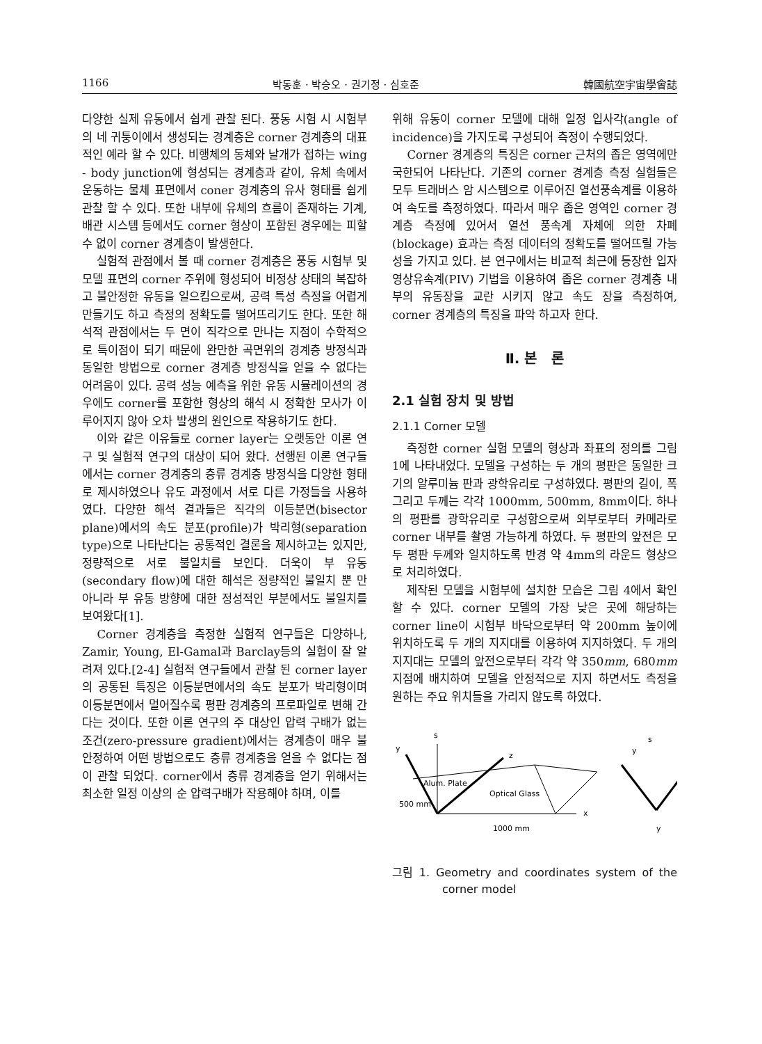1166 박동훈 · 박승오 · 권기정 · 심호준 韓國航空宇宙學會誌
다양한 실제 유동에서 쉽게 관찰 된다. 풍동 시험 시 시험부의 네 귀퉁이에서 생성되는 경계층은 corner 경계층의 대표적인 예라 할 수 있다. 비행체의 동체와 날개가 접하는 wing - body junction에 형성되는 경계층과 같이, 유체 속에서 운동하는 물체 표면에서 coner 경계층의 유사 형태를 쉽게 관찰 할 수 있다. 또한 내부에 유체의 흐름이 존재하는 기계, 배관 시스템 등에서도 corner 형상이 포함된 경우에는 피할 수 없이 corner 경계층이 발생한다.
실험적 관점에서 볼 때 corner 경계층은 풍동 시험부 및 모델 표면의 corner 주위에 형성되어 비정상 상태의 복잡하고 불안정한 유동을 일으킴으로써, 공력 특성 측정을 어렵게 만들기도 하고 측정의 정확도를 떨어뜨리기도 한다. 또한 해석적 관점에서는 두 면이 직각으로 만나는 지점이 수학적으로 특이점이 되기 때문에 완만한 곡면위의 경계층 방정식과 동일한 방법으로 corner 경계층 방정식을 얻을 수 없다는 어려움이 있다. 공력 성능 예측을 위한 유동 시뮬레이션의 경우에도 corner를 포함한 형상의 해석 시 정확한 모사가 이루어지지 않아 오차 발생의 원인으로 작용하기도 한다.
이와 같은 이유들로 corner layer는 오랫동안 이론 연구 및 실험적 연구의 대상이 되어 왔다. 선행된 이론 연구들에서는 corner 경계층의 층류 경계층 방정식을 다양한 형태로 제시하였으나 유도 과정에서 서로 다른 가정들을 사용하였다. 다양한 해석 결과들은 직각의 이등분면(bisector plane)에서의 속도 분포(profile)가 박리형(separation type)으로 나타난다는 공통적인 결론을 제시하고는 있지만, 정량적으로 서로 불일치를 보인다. 더욱이 부 유동(secondary flow)에 대한 해석은 정량적인 불일치 뿐 만 아니라 부 유동 방향에 대한 정성적인 부분에서도 불일치를 보여왔다[1].
Corner 경계층을 측정한 실험적 연구들은 다양하나, Zamir, Young, El-Gamal과 Barclay등의 실험이 잘 알려져 있다.[2-4] 실험적 연구들에서 관찰 된 corner layer의 공통된 특징은 이등분면에서의 속도 분포가 박리형이며 이등분면에서 멀어질수록 평판 경계층의 프로파일로 변해 간다는 것이다. 또한 이론 연구의 주 대상인 압력 구배가 없는 조건(zero-pressure gradient)에서는 경계층이 매우 불안정하여 어떤 방법으로도 층류 경계층을 얻을 수 없다는 점이 관찰 되었다. corner에서 층류 경계층을 얻기 위해서는 최소한 일정 이상의 순 압력구배가 작용해야 하며, 이를
위해 유동이 corner 모델에 대해 일정 입사각(angle of incidence)을 가지도록 구성되어 측정이 수행되었다.
Corner 경계층의 특징은 corner 근처의 좁은 영역에만 국한되어 나타난다. 기존의 corner 경계층 측정 실험들은 모두 트래버스 암 시스템으로 이루어진 열선풍속계를 이용하여 속도를 측정하였다. 따라서 매우 좁은 영역인 corner 경계층 측정에 있어서 열선 풍속계 자체에 의한 차폐(blockage) 효과는 측정 데이터의 정확도를 떨어뜨릴 가능성을 가지고 있다. 본 연구에서는 비교적 최근에 등장한 입자영상유속계(PIV) 기법을 이용하여 좁은 corner 경계층 내부의 유동장을 교란 시키지 않고 속도 장을 측정하여, corner 경계층의 특징을 파악 하고자 한다.
Ⅱ. 본 론
2.1 실험 장치 및 방법
2.1.1 Corner 모델
측정한 corner 실험 모델의 형상과 좌표의 정의를 그림 1에 나타내었다. 모델을 구성하는 두 개의 평판은 동일한 크기의 알루미늄 판과 광학유리로 구성하였다. 평판의 길이, 폭 그리고 두께는 각각 1000mm, 500mm, 8mm이다. 하나의 평판를 광학유리로 구성함으로써 외부로부터 카메라로 corner 내부를 촬영 가능하게 하였다. 두 평판의 앞전은 모두 평판 두께와 일치하도록 반경 약 4mm의 라운드 형상으로 처리하였다.
제작된 모델을 시험부에 설치한 모습은 그림 4에서 확인 할 수 있다. corner 모델의 가장 낮은 곳에 해당하는 corner line이 시험부 바닥으로부터 약 200mm 높이에 위치하도록 두 개의 지지대를 이용하여 지지하였다. 두 개의 지지대는 모델의 앞전으로부터 각각 약 350mm, 680mm 지점에 배치하여 모델을 안정적으로 지지 하면서도 측정을 원하는 주요 위치들을 가리지 않도록 하였다.
y
s
z
x
Alum. Plate
Optical Glass
500 mm
1000 mm
y
s
y
그림 1. Geometry and coordinates system of the corner model